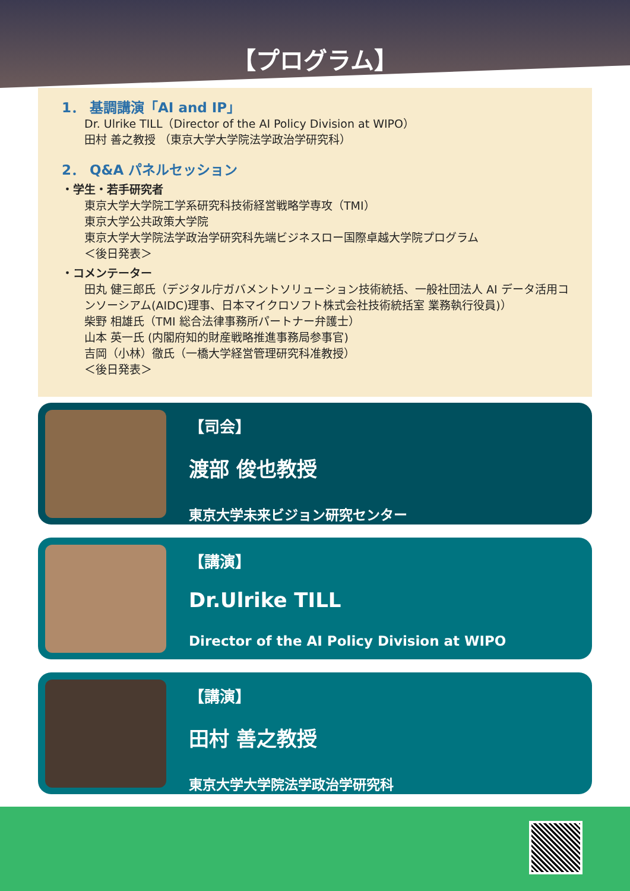【プログラム】
1． 基調講演「AI and IP」
Dr. Ulrike TILL（Director of the AI Policy Division at WIPO）
田村 善之教授 （東京大学大学院法学政治学研究科）
2． Q&A パネルセッション
・学生・若手研究者
東京大学大学院工学系研究科技術経営戦略学専攻（TMI）
東京大学公共政策大学院
東京大学大学院法学政治学研究科先端ビジネスロー国際卓越大学院プログラム
＜後日発表＞
・コメンテーター
田丸 健三郎氏（デジタル庁ガバメントソリューション技術統括、一般社団法人 AI データ活用コンソーシアム(AIDC)理事、日本マイクロソフト株式会社技術統括室 業務執行役員)）
柴野 相雄氏（TMI 総合法律事務所パートナー弁護士）
山本 英一氏 (内閣府知的財産戦略推進事務局参事官)
吉岡（小林）徹氏（一橋大学経営管理研究科准教授）
＜後日発表＞
【司会】
渡部 俊也教授
東京大学未来ビジョン研究センター
【講演】
Dr.Ulrike TILL
Director of the AI Policy Division at WIPO
【講演】
田村 善之教授
東京大学大学院法学政治学研究科